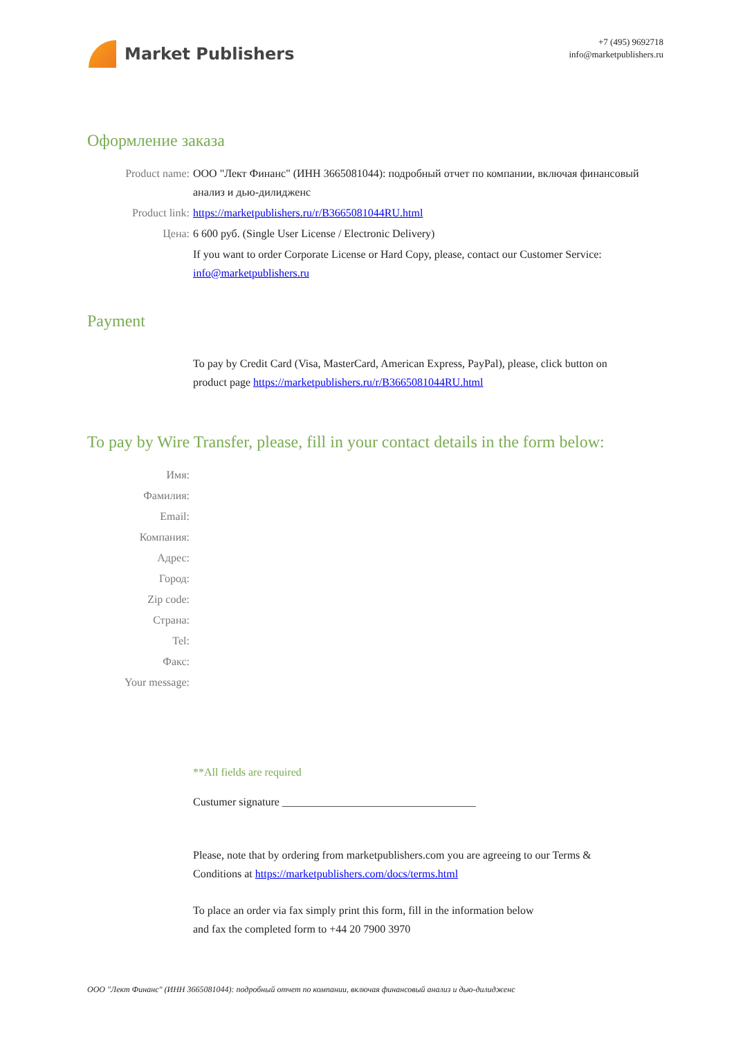Market Publishers
+7 (495) 9692718
info@marketpublishers.ru
Оформление заказа
Product name: ООО "Лект Финанс" (ИНН 3665081044): подробный отчет по компании, включая финансовый анализ и дью-дилидженс
Product link: https://marketpublishers.ru/r/B3665081044RU.html
Цена: 6 600 руб. (Single User License / Electronic Delivery)
If you want to order Corporate License or Hard Copy, please, contact our Customer Service:
info@marketpublishers.ru
Payment
To pay by Credit Card (Visa, MasterCard, American Express, PayPal), please, click button on product page https://marketpublishers.ru/r/B3665081044RU.html
To pay by Wire Transfer, please, fill in your contact details in the form below:
Имя:
Фамилия:
Email:
Компания:
Адрес:
Город:
Zip code:
Страна:
Tel:
Факс:
Your message:
**All fields are required
Custumer signature ___________________________________
Please, note that by ordering from marketpublishers.com you are agreeing to our Terms & Conditions at https://marketpublishers.com/docs/terms.html
To place an order via fax simply print this form, fill in the information below
and fax the completed form to +44 20 7900 3970
ООО "Лект Финанс" (ИНН 3665081044): подробный отчет по компании, включая финансовый анализ и дью-дилидженс